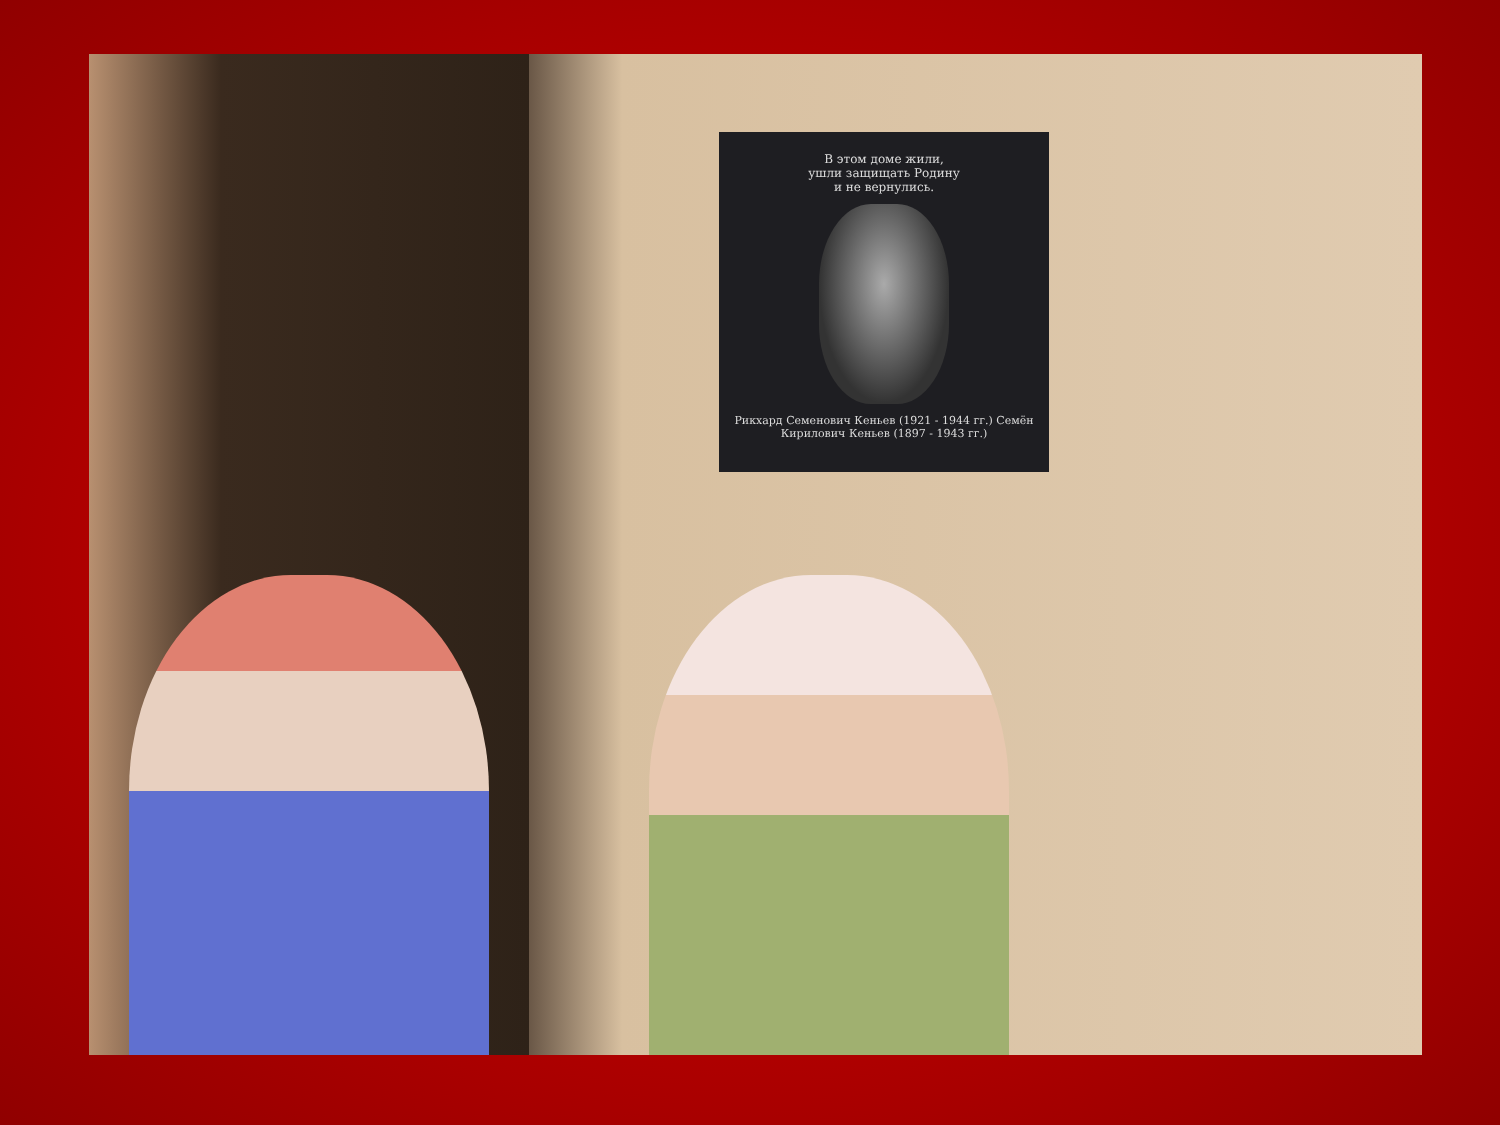В этом доме жили,
ушли защищать Родину
и не вернулись.
Рикхард Семенович Кеньев (1921 - 1944 гг.) Семён Кирилович Кеньев (1897 - 1943 гг.)